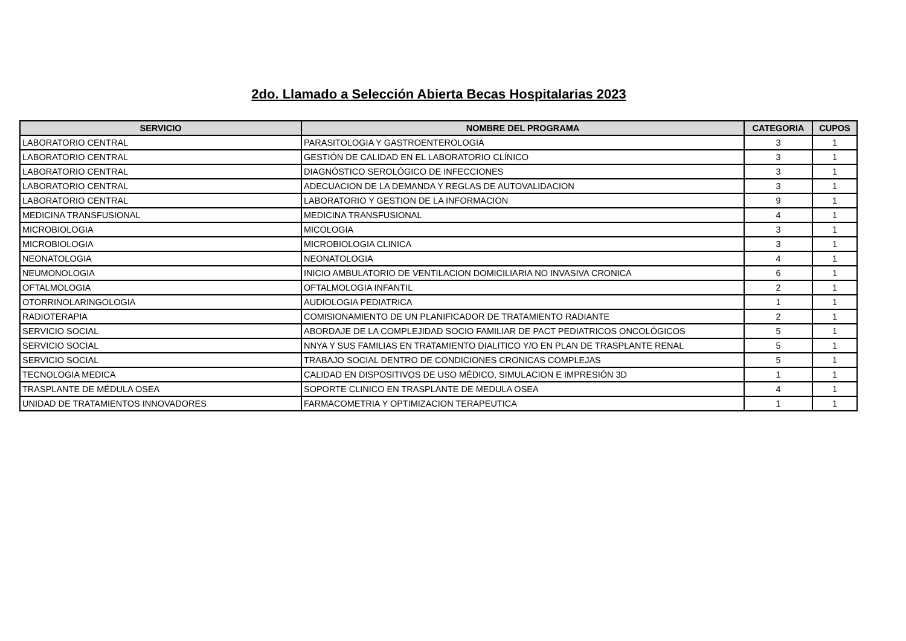2do. Llamado a Selección Abierta Becas Hospitalarias 2023
| SERVICIO | NOMBRE DEL PROGRAMA | CATEGORIA | CUPOS |
| --- | --- | --- | --- |
| LABORATORIO CENTRAL | PARASITOLOGIA Y GASTROENTEROLOGIA | 3 | 1 |
| LABORATORIO CENTRAL | GESTIÓN DE CALIDAD EN EL LABORATORIO CLÍNICO | 3 | 1 |
| LABORATORIO CENTRAL | DIAGNÓSTICO SEROLÓGICO DE INFECCIONES | 3 | 1 |
| LABORATORIO CENTRAL | ADECUACION DE LA DEMANDA Y REGLAS DE AUTOVALIDACION | 3 | 1 |
| LABORATORIO CENTRAL | LABORATORIO Y GESTION DE LA INFORMACION | 9 | 1 |
| MEDICINA TRANSFUSIONAL | MEDICINA TRANSFUSIONAL | 4 | 1 |
| MICROBIOLOGIA | MICOLOGIA | 3 | 1 |
| MICROBIOLOGIA | MICROBIOLOGIA CLINICA | 3 | 1 |
| NEONATOLOGIA | NEONATOLOGIA | 4 | 1 |
| NEUMONOLOGIA | INICIO AMBULATORIO DE VENTILACION DOMICILIARIA NO INVASIVA CRONICA | 6 | 1 |
| OFTALMOLOGIA | OFTALMOLOGIA INFANTIL | 2 | 1 |
| OTORRINOLARINGOLOGIA | AUDIOLOGIA PEDIATRICA | 1 | 1 |
| RADIOTERAPIA | COMISIONAMIENTO DE UN PLANIFICADOR DE TRATAMIENTO RADIANTE | 2 | 1 |
| SERVICIO SOCIAL | ABORDAJE DE LA COMPLEJIDAD SOCIO FAMILIAR DE PACT PEDIATRICOS ONCOLÓGICOS | 5 | 1 |
| SERVICIO SOCIAL | NNYA Y SUS FAMILIAS EN TRATAMIENTO DIALITICO Y/O EN PLAN DE TRASPLANTE RENAL | 5 | 1 |
| SERVICIO SOCIAL | TRABAJO SOCIAL DENTRO DE CONDICIONES CRONICAS COMPLEJAS | 5 | 1 |
| TECNOLOGIA MEDICA | CALIDAD EN DISPOSITIVOS DE USO MÉDICO, SIMULACION E IMPRESIÓN 3D | 1 | 1 |
| TRASPLANTE DE MÉDULA OSEA | SOPORTE CLINICO EN TRASPLANTE DE MEDULA OSEA | 4 | 1 |
| UNIDAD DE TRATAMIENTOS INNOVADORES | FARMACOMETRIA Y OPTIMIZACION TERAPEUTICA | 1 | 1 |